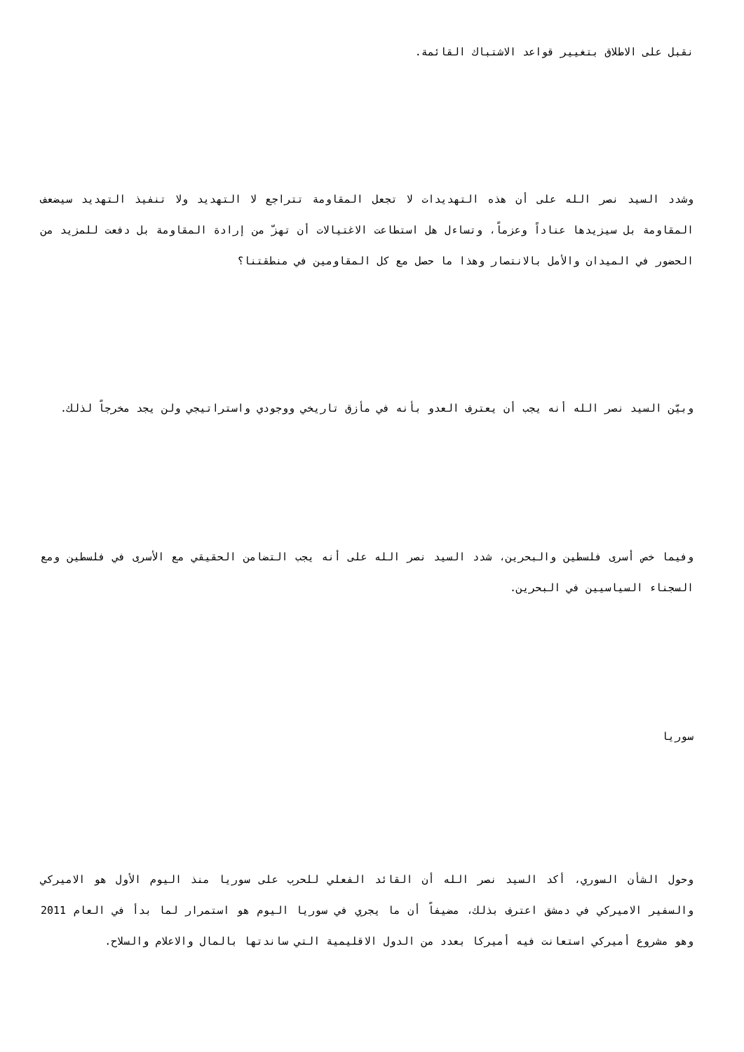نقبل على الاطلاق بتغيير قواعد الاشتباك القائمة.
وشدد السيد نصر الله على أن هذه التهديدات لا تجعل المقاومة تتراجع لا التهديد ولا تنفيذ التهديد سيضعف المقاومة بل سيزيدها عناداً وعزماً، وتساءل هل استطاعت الاغتيالات أن تهزّ من إرادة المقاومة بل دفعت للمزيد من الحضور في الميدان والأمل بالانتصار وهذا ما حصل مع كل المقاومين في منطقتنا؟
وبيّن السيد نصر الله أنه يجب أن يعترف العدو بأنه في مأزق تاريخي ووجودي واستراتيجي ولن يجد مخرجاً لذلك.
وفيما خص أسرى فلسطين والبحرين، شدد السيد نصر الله على أنه يجب التضامن الحقيقي مع الأسرى في فلسطين ومع السجناء السياسيين في البحرين.
سوريا
وحول الشأن السوري، أكد السيد نصر الله أن القائد الفعلي للحرب على سوريا منذ اليوم الأول هو الاميركي والسفير الاميركي في دمشق اعترف بذلك، مضيفاً أن ما يجري في سوريا اليوم هو استمرار لما بدأ في العام 2011 وهو مشروع أميركي استعانت فيه أميركا بعدد من الدول الاقليمية التي ساندتها بالمال والاعلام والسلاح.